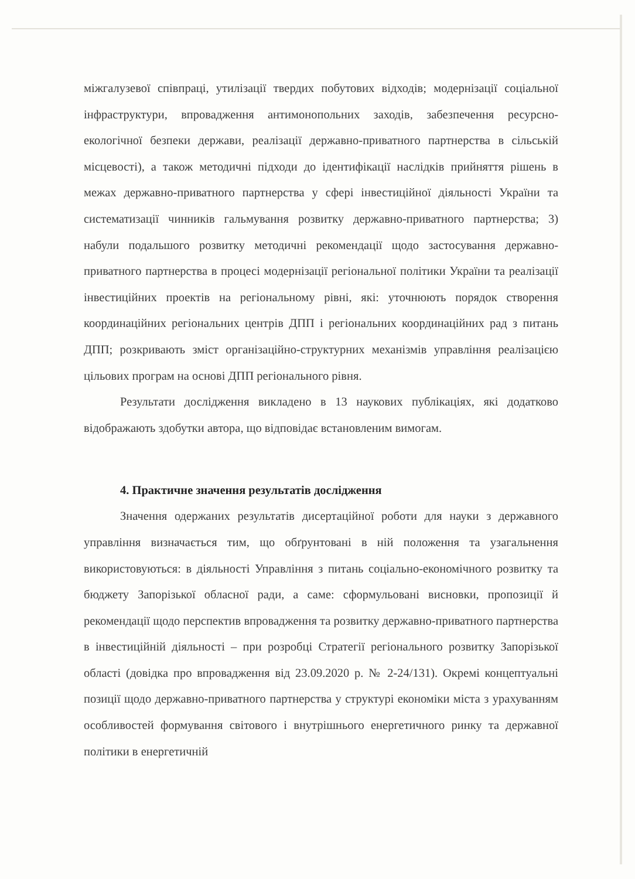міжгалузевої співпраці, утилізації твердих побутових відходів; модернізації соціальної інфраструктури, впровадження антимонопольних заходів, забезпечення ресурсно-екологічної безпеки держави, реалізації державно-приватного партнерства в сільській місцевості), а також методичні підходи до ідентифікації наслідків прийняття рішень в межах державно-приватного партнерства у сфері інвестиційної діяльності України та систематизації чинників гальмування розвитку державно-приватного партнерства; 3) набули подальшого розвитку методичні рекомендації щодо застосування державно-приватного партнерства в процесі модернізації регіональної політики України та реалізації інвестиційних проектів на регіональному рівні, які: уточнюють порядок створення координаційних регіональних центрів ДПП і регіональних координаційних рад з питань ДПП; розкривають зміст організаційно-структурних механізмів управління реалізацією цільових програм на основі ДПП регіонального рівня.
Результати дослідження викладено в 13 наукових публікаціях, які додатково відображають здобутки автора, що відповідає встановленим вимогам.
4. Практичне значення результатів дослідження
Значення одержаних результатів дисертаційної роботи для науки з державного управління визначається тим, що обґрунтовані в ній положення та узагальнення використовуються: в діяльності Управління з питань соціально-економічного розвитку та бюджету Запорізької обласної ради, а саме: сформульовані висновки, пропозиції й рекомендації щодо перспектив впровадження та розвитку державно-приватного партнерства в інвестиційній діяльності – при розробці Стратегії регіонального розвитку Запорізької області (довідка про впровадження від 23.09.2020 р. № 2-24/131). Окремі концептуальні позиції щодо державно-приватного партнерства у структурі економіки міста з урахуванням особливостей формування світового і внутрішнього енергетичного ринку та державної політики в енергетичній